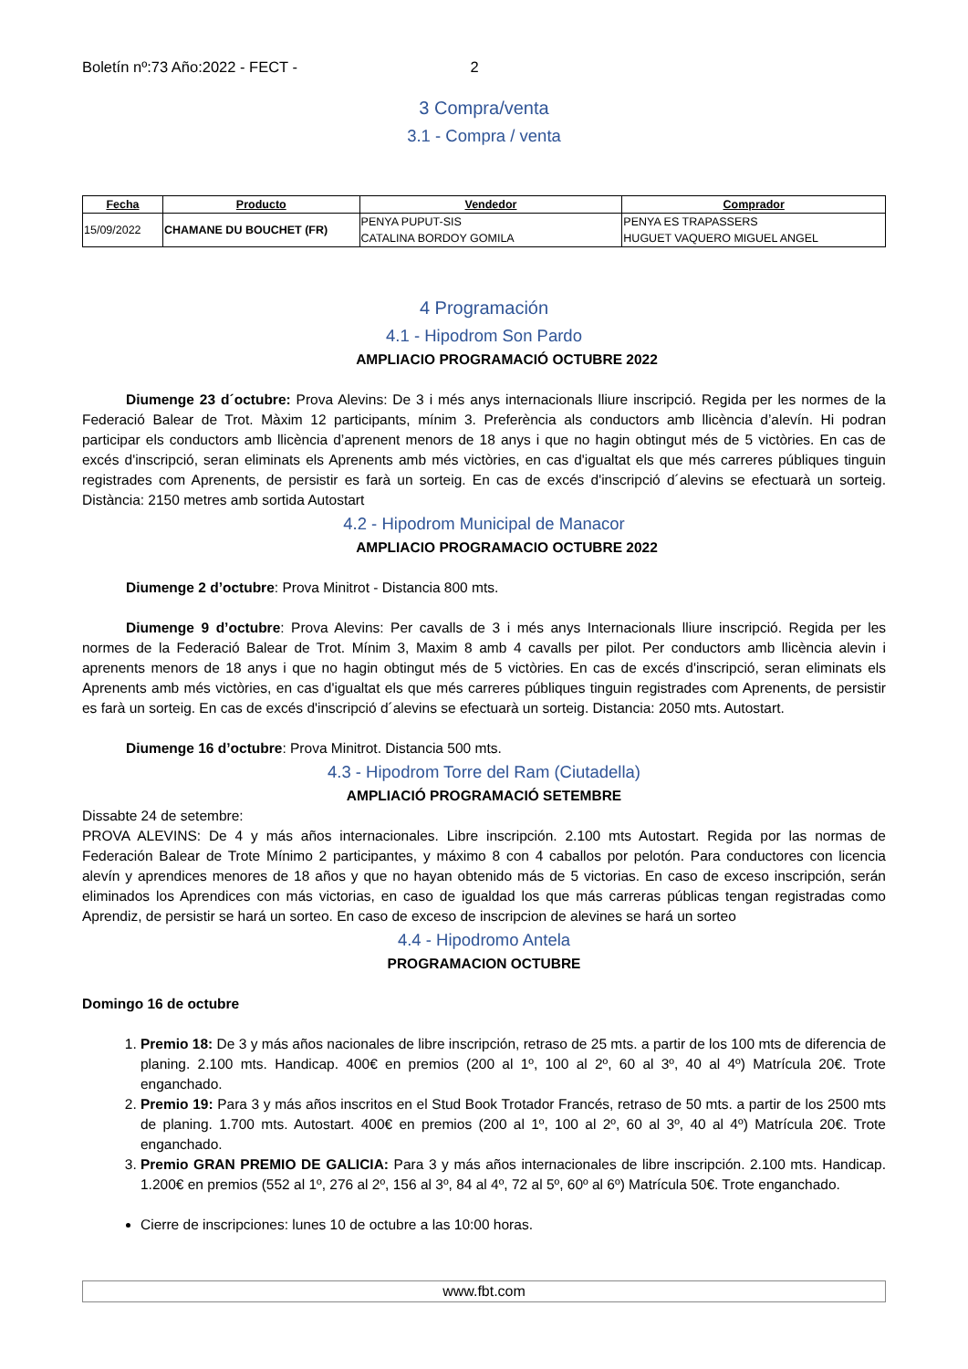Boletín nº:73 Año:2022 - FECT - 2
3 Compra/venta
3.1 - Compra / venta
| Fecha | Producto | Vendedor | Comprador |
| --- | --- | --- | --- |
| 15/09/2022 | CHAMANE DU BOUCHET (FR) | PENYA PUPUT-SIS CATALINA BORDOY GOMILA | PENYA ES TRAPASSERS HUGUET VAQUERO MIGUEL ANGEL |
4 Programación
4.1 - Hipodrom Son Pardo
AMPLIACIO PROGRAMACIÓ OCTUBRE 2022
Diumenge 23 d´octubre: Prova Alevins: De 3 i més anys internacionals lliure inscripció. Regida per les normes de la Federació Balear de Trot. Màxim 12 participants, mínim 3. Preferència als conductors amb llicència d’alevín. Hi podran participar els conductors amb llicència d’aprenent menors de 18 anys i que no hagin obtingut més de 5 victòries. En cas de excés d'inscripció, seran eliminats els Aprenents amb més victòries, en cas d'igualtat els que més carreres públiques tinguin registrades com Aprenents, de persistir es farà un sorteig. En cas de excés d'inscripció d´alevins se efectuarà un sorteig. Distància: 2150 metres amb sortida Autostart
4.2 - Hipodrom Municipal de Manacor
AMPLIACIO PROGRAMACIO OCTUBRE 2022
Diumenge 2 d’octubre: Prova Minitrot - Distancia 800 mts.
Diumenge 9 d’octubre: Prova Alevins: Per cavalls de 3 i més anys Internacionals lliure inscripció. Regida per les normes de la Federació Balear de Trot. Mínim 3, Maxim 8 amb 4 cavalls per pilot. Per conductors amb llicència alevin i aprenents menors de 18 anys i que no hagin obtingut més de 5 victòries. En cas de excés d'inscripció, seran eliminats els Aprenents amb més victòries, en cas d'igualtat els que més carreres públiques tinguin registrades com Aprenents, de persistir es farà un sorteig. En cas de excés d'inscripció d´alevins se efectuarà un sorteig. Distancia: 2050 mts. Autostart.
Diumenge 16 d’octubre: Prova Minitrot. Distancia 500 mts.
4.3 - Hipodrom Torre del Ram (Ciutadella)
AMPLIACIÓ PROGRAMACIÓ SETEMBRE
Dissabte 24 de setembre:
PROVA ALEVINS: De 4 y más años internacionales. Libre inscripción. 2.100 mts Autostart. Regida por las normas de Federación Balear de Trote Mínimo 2 participantes, y máximo 8 con 4 caballos por pelotón. Para conductores con licencia alevín y aprendices menores de 18 años y que no hayan obtenido más de 5 victorias. En caso de exceso inscripción, serán eliminados los Aprendices con más victorias, en caso de igualdad los que más carreras públicas tengan registradas como Aprendiz, de persistir se hará un sorteo. En caso de exceso de inscripcion de alevines se hará un sorteo
4.4 - Hipodromo Antela
PROGRAMACION OCTUBRE
Domingo 16 de octubre
1. Premio 18: De 3 y más años nacionales de libre inscripción, retraso de 25 mts. a partir de los 100 mts de diferencia de planing. 2.100 mts. Handicap. 400€ en premios (200 al 1º, 100 al 2º, 60 al 3º, 40 al 4º) Matrícula 20€. Trote enganchado.
2. Premio 19: Para 3 y más años inscritos en el Stud Book Trotador Francés, retraso de 50 mts. a partir de los 2500 mts de planing. 1.700 mts. Autostart. 400€ en premios (200 al 1º, 100 al 2º, 60 al 3º, 40 al 4º) Matrícula 20€. Trote enganchado.
3. Premio GRAN PREMIO DE GALICIA: Para 3 y más años internacionales de libre inscripción. 2.100 mts. Handicap. 1.200€ en premios (552 al 1º, 276 al 2º, 156 al 3º, 84 al 4º, 72 al 5º, 60º al 6º) Matrícula 50€. Trote enganchado.
Cierre de inscripciones: lunes 10 de octubre a las 10:00 horas.
www.fbt.com